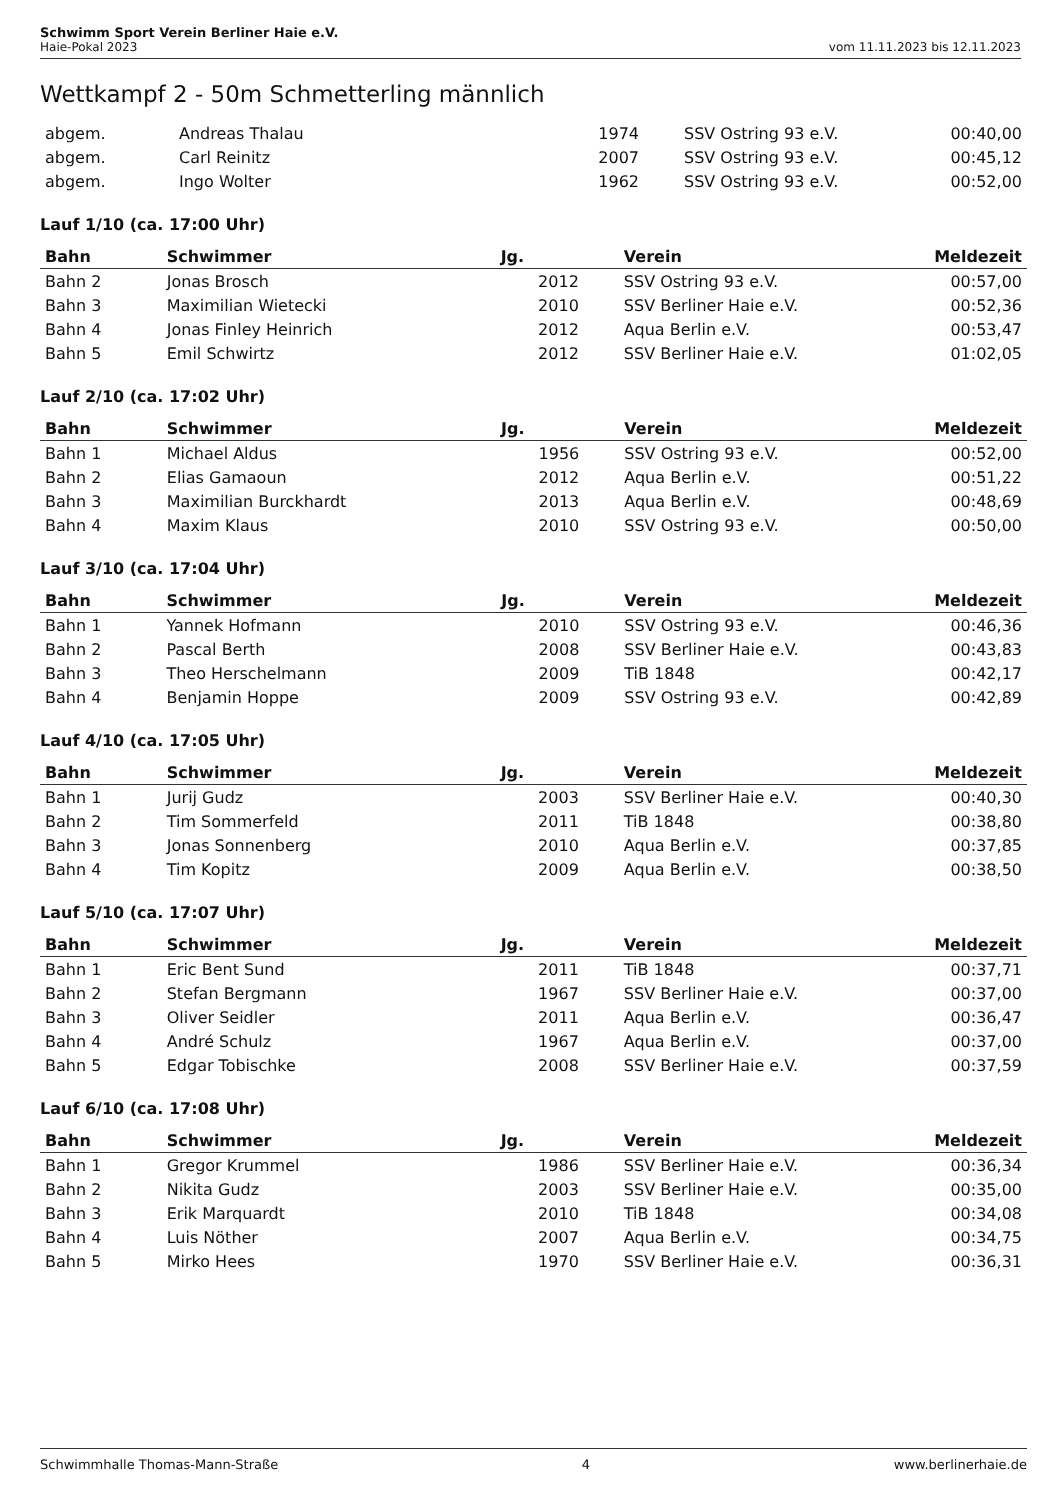Schwimm Sport Verein Berliner Haie e.V.
Haie-Pokal 2023 vom 11.11.2023 bis 12.11.2023
Wettkampf 2 - 50m Schmetterling männlich
| abgem. | Andreas Thalau | 1974 | SSV Ostring 93 e.V. | 00:40,00 |
| abgem. | Carl Reinitz | 2007 | SSV Ostring 93 e.V. | 00:45,12 |
| abgem. | Ingo Wolter | 1962 | SSV Ostring 93 e.V. | 00:52,00 |
Lauf 1/10 (ca. 17:00 Uhr)
| Bahn | Schwimmer | Jg. | Verein | Meldezeit |
| --- | --- | --- | --- | --- |
| Bahn 2 | Jonas Brosch | 2012 | SSV Ostring 93 e.V. | 00:57,00 |
| Bahn 3 | Maximilian Wietecki | 2010 | SSV Berliner Haie e.V. | 00:52,36 |
| Bahn 4 | Jonas Finley Heinrich | 2012 | Aqua Berlin e.V. | 00:53,47 |
| Bahn 5 | Emil Schwirtz | 2012 | SSV Berliner Haie e.V. | 01:02,05 |
Lauf 2/10 (ca. 17:02 Uhr)
| Bahn | Schwimmer | Jg. | Verein | Meldezeit |
| --- | --- | --- | --- | --- |
| Bahn 1 | Michael Aldus | 1956 | SSV Ostring 93 e.V. | 00:52,00 |
| Bahn 2 | Elias Gamaoun | 2012 | Aqua Berlin e.V. | 00:51,22 |
| Bahn 3 | Maximilian Burckhardt | 2013 | Aqua Berlin e.V. | 00:48,69 |
| Bahn 4 | Maxim Klaus | 2010 | SSV Ostring 93 e.V. | 00:50,00 |
Lauf 3/10 (ca. 17:04 Uhr)
| Bahn | Schwimmer | Jg. | Verein | Meldezeit |
| --- | --- | --- | --- | --- |
| Bahn 1 | Yannek Hofmann | 2010 | SSV Ostring 93 e.V. | 00:46,36 |
| Bahn 2 | Pascal Berth | 2008 | SSV Berliner Haie e.V. | 00:43,83 |
| Bahn 3 | Theo Herschelmann | 2009 | TiB 1848 | 00:42,17 |
| Bahn 4 | Benjamin Hoppe | 2009 | SSV Ostring 93 e.V. | 00:42,89 |
Lauf 4/10 (ca. 17:05 Uhr)
| Bahn | Schwimmer | Jg. | Verein | Meldezeit |
| --- | --- | --- | --- | --- |
| Bahn 1 | Jurij Gudz | 2003 | SSV Berliner Haie e.V. | 00:40,30 |
| Bahn 2 | Tim Sommerfeld | 2011 | TiB 1848 | 00:38,80 |
| Bahn 3 | Jonas Sonnenberg | 2010 | Aqua Berlin e.V. | 00:37,85 |
| Bahn 4 | Tim Kopitz | 2009 | Aqua Berlin e.V. | 00:38,50 |
Lauf 5/10 (ca. 17:07 Uhr)
| Bahn | Schwimmer | Jg. | Verein | Meldezeit |
| --- | --- | --- | --- | --- |
| Bahn 1 | Eric Bent Sund | 2011 | TiB 1848 | 00:37,71 |
| Bahn 2 | Stefan Bergmann | 1967 | SSV Berliner Haie e.V. | 00:37,00 |
| Bahn 3 | Oliver Seidler | 2011 | Aqua Berlin e.V. | 00:36,47 |
| Bahn 4 | André Schulz | 1967 | Aqua Berlin e.V. | 00:37,00 |
| Bahn 5 | Edgar Tobischke | 2008 | SSV Berliner Haie e.V. | 00:37,59 |
Lauf 6/10 (ca. 17:08 Uhr)
| Bahn | Schwimmer | Jg. | Verein | Meldezeit |
| --- | --- | --- | --- | --- |
| Bahn 1 | Gregor Krummel | 1986 | SSV Berliner Haie e.V. | 00:36,34 |
| Bahn 2 | Nikita Gudz | 2003 | SSV Berliner Haie e.V. | 00:35,00 |
| Bahn 3 | Erik Marquardt | 2010 | TiB 1848 | 00:34,08 |
| Bahn 4 | Luis Nöther | 2007 | Aqua Berlin e.V. | 00:34,75 |
| Bahn 5 | Mirko Hees | 1970 | SSV Berliner Haie e.V. | 00:36,31 |
Schwimmhalle Thomas-Mann-Straße 4 www.berlinerhaie.de